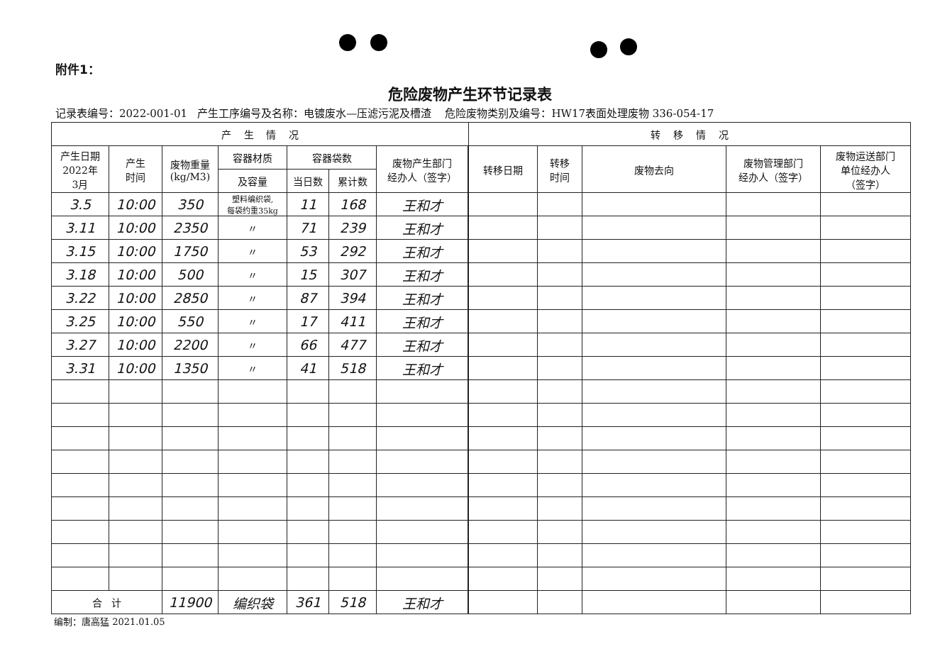附件1：
危险废物产生环节记录表
记录表编号：2022-001-01 产生工序编号及名称：电镀废水—压滤污泥及槽渣 危险废物类别及编号：HW17表面处理废物 336-054-17
| 产 生 情 况 | | | | | | | | 转 移 情 况 | | | | |
| --- | --- | --- | --- | --- | --- | --- | --- | --- | --- | --- | --- | --- |
| 产生日期 2022年 3月 | 产生 时间 | 废物重量 (kg/M3) | 容器材质 | 容器袋数 | | 废物产生部门 经办人（签字） | | 转移日期 | 转移 时间 | 废物去向 | 废物管理部门 经办人（签字） | 废物运送部门 单位经办人 （签字） |
| | | | 及容量 | 当日数 | 累计数 | | | | | | | |
| 3.5 | 10:00 | 350 | 塑料编织袋, 每袋约重35kg | 11 | 168 | 王和才 | | | | | | |
| 3.11 | 10:00 | 2350 | 〃 | 71 | 239 | 王和才 | | | | | | |
| 3.15 | 10:00 | 1750 | 〃 | 53 | 292 | 王和才 | | | | | | |
| 3.18 | 10:00 | 500 | 〃 | 15 | 307 | 王和才 | | | | | | |
| 3.22 | 10:00 | 2850 | 〃 | 87 | 394 | 王和才 | | | | | | |
| 3.25 | 10:00 | 550 | 〃 | 17 | 411 | 王和才 | | | | | | |
| 3.27 | 10:00 | 2200 | 〃 | 66 | 477 | 王和才 | | | | | | |
| 3.31 | 10:00 | 1350 | 〃 | 41 | 518 | 王和才 | | | | | | |
| 合 计 | | 11900 | 编织袋 | 361 | 518 | 王和才 | | | | | | |
编制：唐高猛 2021.01.05